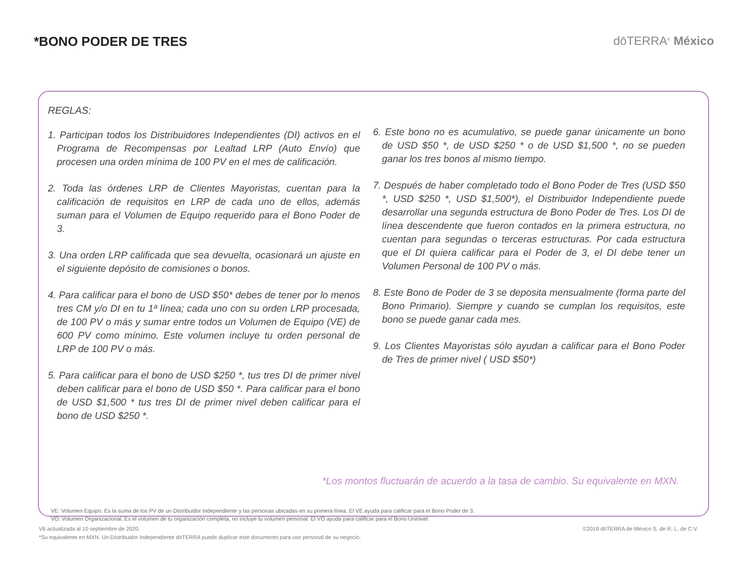*BONO PODER DE TRES dōTERRA<sup>®</sup> México
REGLAS:
1. Participan todos los Distribuidores Independientes (DI) activos en el Programa de Recompensas por Lealtad LRP (Auto Envío) que procesen una orden mínima de 100 PV en el mes de calificación.
2. Toda las órdenes LRP de Clientes Mayoristas, cuentan para la calificación de requisitos en LRP de cada uno de ellos, además suman para el Volumen de Equipo requerido para el Bono Poder de 3.
3. Una orden LRP calificada que sea devuelta, ocasionará un ajuste en el siguiente depósito de comisiones o bonos.
4. Para calificar para el bono de USD $50* debes de tener por lo menos tres CM y/o DI en tu 1ª línea; cada uno con su orden LRP procesada, de 100 PV o más y sumar entre todos un Volumen de Equipo (VE) de 600 PV como mínimo. Este volumen incluye tu orden personal de LRP de 100 PV o más.
5. Para calificar para el bono de USD $250 *, tus tres DI de primer nivel deben calificar para el bono de USD $50 *. Para calificar para el bono de USD $1,500 * tus tres DI de primer nivel deben calificar para el bono de USD $250 *.
6. Este bono no es acumulativo, se puede ganar únicamente un bono de USD $50 *, de USD $250 * o de USD $1,500 *, no se pueden ganar los tres bonos al mismo tiempo.
7. Después de haber completado todo el Bono Poder de Tres (USD $50 *, USD $250 *, USD $1,500*), el Distribuidor Independiente puede desarrollar una segunda estructura de Bono Poder de Tres. Los DI de línea descendente que fueron contados en la primera estructura, no cuentan para segundas o terceras estructuras. Por cada estructura que el DI quiera calificar para el Poder de 3, el DI debe tener un Volumen Personal de 100 PV o más.
8. Este Bono de Poder de 3 se deposita mensualmente (forma parte del Bono Primario). Siempre y cuando se cumplan los requisitos, este bono se puede ganar cada mes.
9. Los Clientes Mayoristas sólo ayudan a calificar para el Bono Poder de Tres de primer nivel ( USD $50*)
*Los montos fluctuarán de acuerdo a la tasa de cambio. Su equivalente en MXN.
VE: Volumen Equipo. Es la suma de los PV de un Distribuidor Independiente y las personas ubicadas en su primera línea. El VE ayuda para calificar para el Bono Poder de 3.
VO: Volumen Organizacional. Es el volumen de tu organización completa, no incluye tu volumen personal. El VO ayuda para calificar para el Bono Uninivel.
V6 actualizada al 10 septiembre de 2020.
*Su equivalente en MXN. Un Distribuidor Independiente dōTERRA puede duplicar este documento para uso personal de su negocio.
©2019 dōTERRA de México S. de R. L. de C.V.